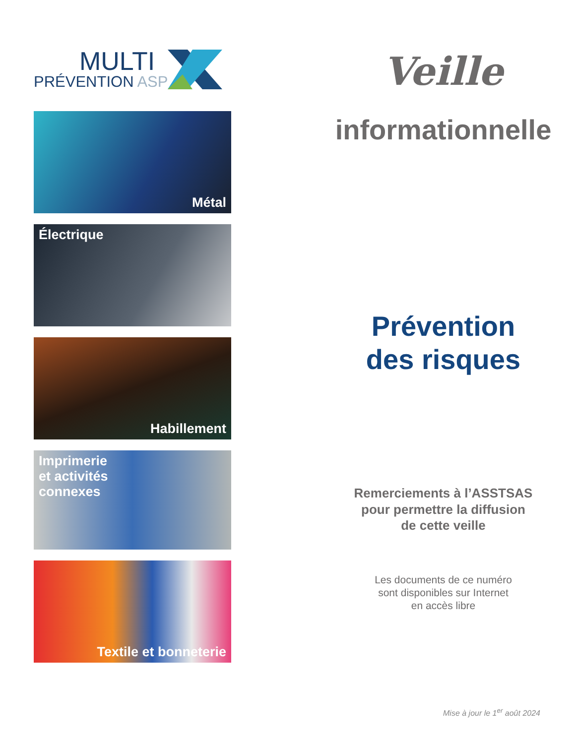MULTI
PRÉVENTION ASP
Métal
Électrique
Habillement
Imprimerie
et activités
connexes
Textile et bonneterie
Veille
informationnelle
Prévention
des risques
Remerciements à l’ASSTSAS
pour permettre la diffusion
de cette veille
Les documents de ce numéro
sont disponibles sur Internet
en accès libre
Mise à jour le 1<sup>er</sup> août 2024